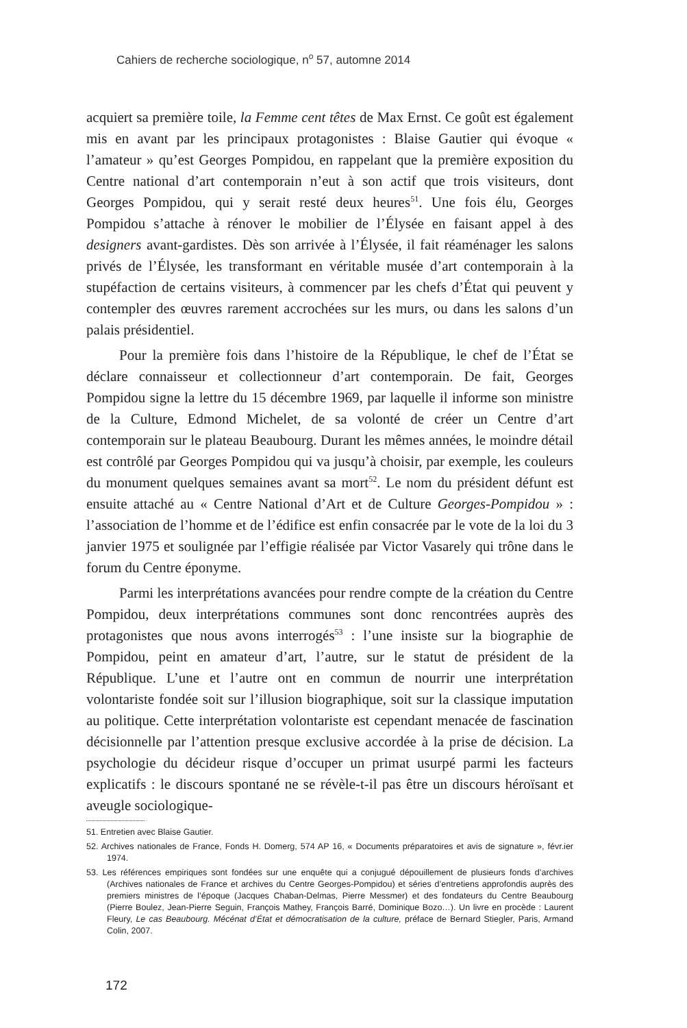Cahiers de recherche sociologique, n<sup>o</sup> 57, automne 2014
acquiert sa première toile, la Femme cent têtes de Max Ernst. Ce goût est également mis en avant par les principaux protagonistes : Blaise Gautier qui évoque « l’amateur » qu’est Georges Pompidou, en rappelant que la première exposition du Centre national d’art contemporain n’eut à son actif que trois visiteurs, dont Georges Pompidou, qui y serait resté deux heures<sup>51</sup>. Une fois élu, Georges Pompidou s’attache à rénover le mobilier de l’Élysée en faisant appel à des designers avant-gardistes. Dès son arrivée à l’Élysée, il fait réaménager les salons privés de l’Élysée, les transformant en véritable musée d’art contemporain à la stupéfaction de certains visiteurs, à commencer par les chefs d’État qui peuvent y contempler des œuvres rarement accrochées sur les murs, ou dans les salons d’un palais présidentiel.
Pour la première fois dans l’histoire de la République, le chef de l’État se déclare connaisseur et collectionneur d’art contemporain. De fait, Georges Pompidou signe la lettre du 15 décembre 1969, par laquelle il informe son ministre de la Culture, Edmond Michelet, de sa volonté de créer un Centre d’art contemporain sur le plateau Beaubourg. Durant les mêmes années, le moindre détail est contrôlé par Georges Pompidou qui va jusqu’à choisir, par exemple, les couleurs du monument quelques semaines avant sa mort<sup>52</sup>. Le nom du président défunt est ensuite attaché au « Centre National d’Art et de Culture Georges-Pompidou » : l’association de l’homme et de l’édifice est enfin consacrée par le vote de la loi du 3 janvier 1975 et soulignée par l’effigie réalisée par Victor Vasarely qui trône dans le forum du Centre éponyme.
Parmi les interprétations avancées pour rendre compte de la création du Centre Pompidou, deux interprétations communes sont donc rencontrées auprès des protagonistes que nous avons interrogés<sup>53</sup> : l’une insiste sur la biographie de Pompidou, peint en amateur d’art, l’autre, sur le statut de président de la République. L’une et l’autre ont en commun de nourrir une interprétation volontariste fondée soit sur l’illusion biographique, soit sur la classique imputation au politique. Cette interprétation volontariste est cependant menacée de fascination décisionnelle par l’attention presque exclusive accordée à la prise de décision. La psychologie du décideur risque d’occuper un primat usurpé parmi les facteurs explicatifs : le discours spontané ne se révèle-t-il pas être un discours héroïsant et aveugle sociologique-
51. Entretien avec Blaise Gautier.
52. Archives nationales de France, Fonds H. Domerg, 574 AP 16, « Documents préparatoires et avis de signature », févr.ier 1974.
53. Les références empiriques sont fondées sur une enquête qui a conjugué dépouillement de plusieurs fonds d’archives (Archives nationales de France et archives du Centre Georges-Pompidou) et séries d’entretiens approfondis auprès des premiers ministres de l’époque (Jacques Chaban-Delmas, Pierre Messmer) et des fondateurs du Centre Beaubourg (Pierre Boulez, Jean-Pierre Seguin, François Mathey, François Barré, Dominique Bozo…). Un livre en procède : Laurent Fleury, Le cas Beaubourg. Mécénat d’État et démocratisation de la culture, préface de Bernard Stiegler, Paris, Armand Colin, 2007.
172